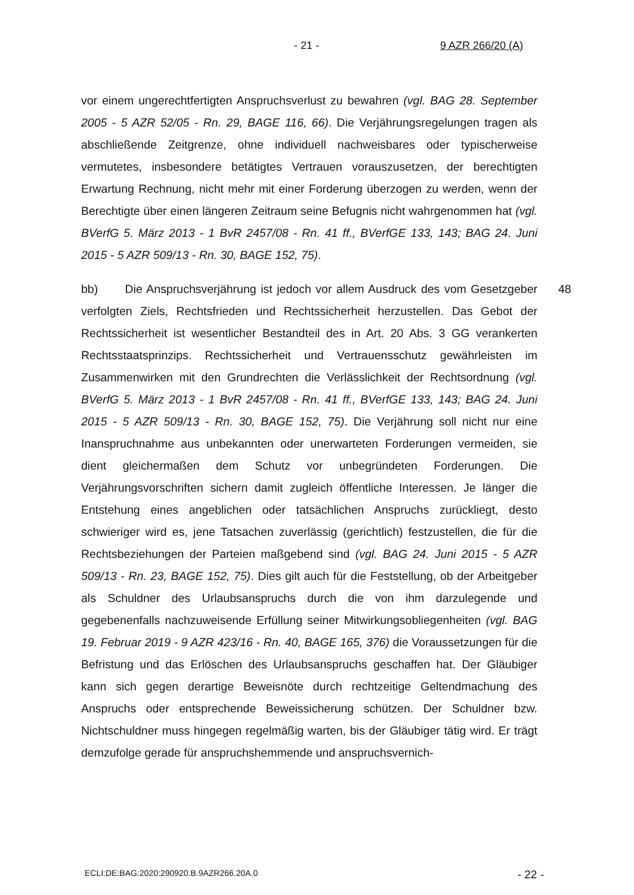- 21 - 9 AZR 266/20 (A)
vor einem ungerechtfertigten Anspruchsverlust zu bewahren (vgl. BAG 28. September 2005 - 5 AZR 52/05 - Rn. 29, BAGE 116, 66). Die Verjährungsregelungen tragen als abschließende Zeitgrenze, ohne individuell nachweisbares oder typischerweise vermutetes, insbesondere betätigtes Vertrauen vorauszusetzen, der berechtigten Erwartung Rechnung, nicht mehr mit einer Forderung überzogen zu werden, wenn der Berechtigte über einen längeren Zeitraum seine Befugnis nicht wahrgenommen hat (vgl. BVerfG 5. März 2013 - 1 BvR 2457/08 - Rn. 41 ff., BVerfGE 133, 143; BAG 24. Juni 2015 - 5 AZR 509/13 - Rn. 30, BAGE 152, 75).
bb) Die Anspruchsverjährung ist jedoch vor allem Ausdruck des vom Gesetzgeber verfolgten Ziels, Rechtsfrieden und Rechtssicherheit herzustellen. Das Gebot der Rechtssicherheit ist wesentlicher Bestandteil des in Art. 20 Abs. 3 GG verankerten Rechtsstaatsprinzips. Rechtssicherheit und Vertrauensschutz gewährleisten im Zusammenwirken mit den Grundrechten die Verlässlichkeit der Rechtsordnung (vgl. BVerfG 5. März 2013 - 1 BvR 2457/08 - Rn. 41 ff., BVerfGE 133, 143; BAG 24. Juni 2015 - 5 AZR 509/13 - Rn. 30, BAGE 152, 75). Die Verjährung soll nicht nur eine Inanspruchnahme aus unbekannten oder unerwarteten Forderungen vermeiden, sie dient gleichermaßen dem Schutz vor unbegründeten Forderungen. Die Verjährungsvorschriften sichern damit zugleich öffentliche Interessen. Je länger die Entstehung eines angeblichen oder tatsächlichen Anspruchs zurückliegt, desto schwieriger wird es, jene Tatsachen zuverlässig (gerichtlich) festzustellen, die für die Rechtsbeziehungen der Parteien maßgebend sind (vgl. BAG 24. Juni 2015 - 5 AZR 509/13 - Rn. 23, BAGE 152, 75). Dies gilt auch für die Feststellung, ob der Arbeitgeber als Schuldner des Urlaubsanspruchs durch die von ihm darzulegende und gegebenenfalls nachzuweisende Erfüllung seiner Mitwirkungsobliegenheiten (vgl. BAG 19. Februar 2019 - 9 AZR 423/16 - Rn. 40, BAGE 165, 376) die Voraussetzungen für die Befristung und das Erlöschen des Urlaubsanspruchs geschaffen hat. Der Gläubiger kann sich gegen derartige Beweisnöte durch rechtzeitige Geltendmachung des Anspruchs oder entsprechende Beweissicherung schützen. Der Schuldner bzw. Nichtschuldner muss hingegen regelmäßig warten, bis der Gläubiger tätig wird. Er trägt demzufolge gerade für anspruchshemmende und anspruchsvernich- 48
ECLI:DE:BAG:2020:290920.B.9AZR266.20A.0 - 22 -